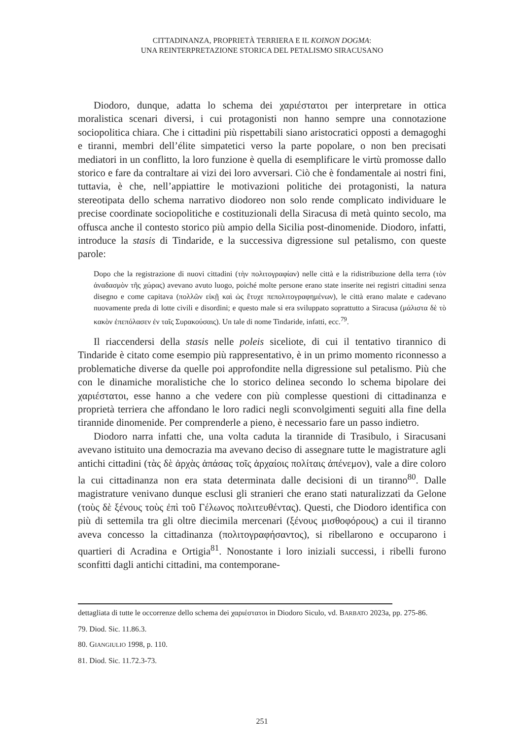CITTADINANZA, PROPRIETÀ TERRIERA E IL KOINON DOGMA:
UNA REINTERPRETAZIONE STORICA DEL PETALISMO SIRACUSANO
Diodoro, dunque, adatta lo schema dei χαριέστατοι per interpretare in ottica moralistica scenari diversi, i cui protagonisti non hanno sempre una connotazione sociopolitica chiara. Che i cittadini più rispettabili siano aristocratici opposti a demagoghi e tiranni, membri dell’élite simpatetici verso la parte popolare, o non ben precisati mediatori in un conflitto, la loro funzione è quella di esemplificare le virtù promosse dallo storico e fare da contraltare ai vizi dei loro avversari. Ciò che è fondamentale ai nostri fini, tuttavia, è che, nell’appiattire le motivazioni politiche dei protagonisti, la natura stereotipata dello schema narrativo diodoreo non solo rende complicato individuare le precise coordinate sociopolitiche e costituzionali della Siracusa di metà quinto secolo, ma offusca anche il contesto storico più ampio della Sicilia post-dinomenide. Diodoro, infatti, introduce la stasis di Tindaride, e la successiva digressione sul petalismo, con queste parole:
Dopo che la registrazione di nuovi cittadini (τὴν πολιτογραφίαν) nelle città e la ridistribuzione della terra (τὸν ἀναδασμὸν τῆς χώρας) avevano avuto luogo, poiché molte persone erano state inserite nei registri cittadini senza disegno e come capitava (πολλῶν εἰκῇ καὶ ὡς ἔτυχε πεπολιτογραφημένων), le città erano malate e cadevano nuovamente preda di lotte civili e disordini; e questo male si era sviluppato soprattutto a Siracusa (μάλιστα δὲ τὸ κακὸν ἐπεπόλασεν ἐν ταῖς Συρακούσαις). Un tale di nome Tindaride, infatti, ecc.<sup>79</sup>.
Il riaccendersi della stasis nelle poleis siceliote, di cui il tentativo tirannico di Tindaride è citato come esempio più rappresentativo, è in un primo momento riconnesso a problematiche diverse da quelle poi approfondite nella digressione sul petalismo. Più che con le dinamiche moralistiche che lo storico delinea secondo lo schema bipolare dei χαριέστατοι, esse hanno a che vedere con più complesse questioni di cittadinanza e proprietà terriera che affondano le loro radici negli sconvolgimenti seguiti alla fine della tirannide dinomenide. Per comprenderle a pieno, è necessario fare un passo indietro.
Diodoro narra infatti che, una volta caduta la tirannide di Trasibulo, i Siracusani avevano istituito una democrazia ma avevano deciso di assegnare tutte le magistrature agli antichi cittadini (τὰς δὲ ἀρχὰς ἁπάσας τοῖς ἀρχαίοις πολίταις ἀπένεμον), vale a dire coloro la cui cittadinanza non era stata determinata dalle decisioni di un tiranno<sup>80</sup>. Dalle magistrature venivano dunque esclusi gli stranieri che erano stati naturalizzati da Gelone (τοὺς δὲ ξένους τοὺς ἐπὶ τοῦ Γέλωνος πολιτευθέντας). Questi, che Diodoro identifica con più di settemila tra gli oltre diecimila mercenari (ξένους μισθοφόρους) a cui il tiranno aveva concesso la cittadinanza (πολιτογραφήσαντος), si ribellarono e occuparono i quartieri di Acradina e Ortigia<sup>81</sup>. Nonostante i loro iniziali successi, i ribelli furono sconfitti dagli antichi cittadini, ma contemporane-
dettagliata di tutte le occorrenze dello schema dei χαριέστατοι in Diodoro Siculo, vd. BARBATO 2023a, pp. 275-86.
79. Diod. Sic. 11.86.3.
80. GIANGIULIO 1998, p. 110.
81. Diod. Sic. 11.72.3-73.
251